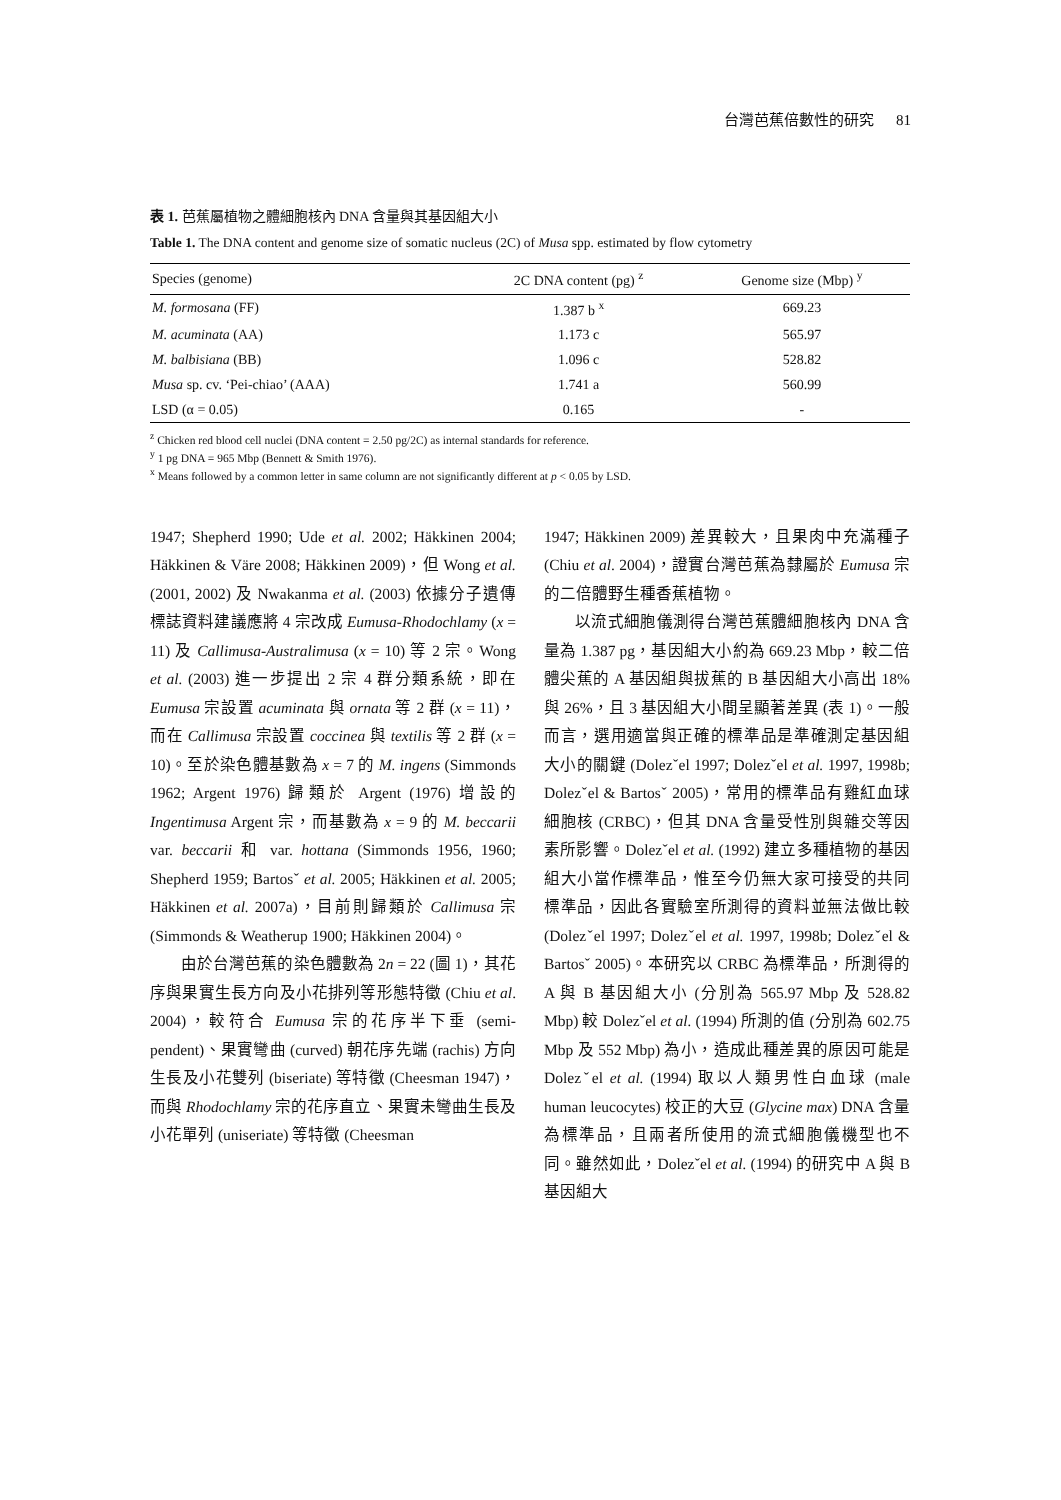台灣芭蕉倍數性的研究 81
表 1. 芭蕉屬植物之體細胞核內 DNA 含量與其基因組大小
Table 1. The DNA content and genome size of somatic nucleus (2C) of Musa spp. estimated by flow cytometry
| Species (genome) | 2C DNA content (pg) <sup>z</sup> | Genome size (Mbp) <sup>y</sup> |
| --- | --- | --- |
| M. formosana (FF) | 1.387 b <sup>x</sup> | 669.23 |
| M. acuminata (AA) | 1.173 c | 565.97 |
| M. balbisiana (BB) | 1.096 c | 528.82 |
| Musa sp. cv. ‘Pei-chiao’ (AAA) | 1.741 a | 560.99 |
| LSD (α = 0.05) | 0.165 | - |
<sup>z</sup> Chicken red blood cell nuclei (DNA content = 2.50 pg/2C) as internal standards for reference.
<sup>y</sup> 1 pg DNA = 965 Mbp (Bennett & Smith 1976).
<sup>x</sup> Means followed by a common letter in same column are not significantly different at p < 0.05 by LSD.
1947; Shepherd 1990; Ude et al. 2002; Häkkinen 2004; Häkkinen & Väre 2008; Häkkinen 2009)，但 Wong et al. (2001, 2002) 及 Nwakanma et al. (2003) 依據分子遺傳標誌資料建議應將 4 宗改成 Eumusa-Rhodochlamy (x = 11) 及 Callimusa-Australimusa (x = 10) 等 2 宗。Wong et al. (2003) 進一步提出 2 宗 4 群分類系統，即在 Eumusa 宗設置 acuminata 與 ornata 等 2 群 (x = 11)，而在 Callimusa 宗設置 coccinea 與 textilis 等 2 群 (x = 10)。至於染色體基數為 x = 7 的 M. ingens (Simmonds 1962; Argent 1976) 歸類於 Argent (1976) 增設的 Ingentimusa Argent 宗，而基數為 x = 9 的 M. beccarii var. beccarii 和 var. hottana (Simmonds 1956, 1960; Shepherd 1959; Bartosˇ et al. 2005; Häkkinen et al. 2005; Häkkinen et al. 2007a)，目前則歸類於 Callimusa 宗 (Simmonds & Weatherup 1900; Häkkinen 2004)。
由於台灣芭蕉的染色體數為 2n = 22 (圖 1)，其花序與果實生長方向及小花排列等形態特徵 (Chiu et al. 2004)，較符合 Eumusa 宗的花序半下垂 (semi-pendent)、果實彎曲 (curved) 朝花序先端 (rachis) 方向生長及小花雙列 (biseriate) 等特徵 (Cheesman 1947)，而與 Rhodochlamy 宗的花序直立、果實未彎曲生長及小花單列 (uniseriate) 等特徵 (Cheesman
1947; Häkkinen 2009) 差異較大，且果肉中充滿種子 (Chiu et al. 2004)，證實台灣芭蕉為隸屬於 Eumusa 宗的二倍體野生種香蕉植物。
以流式細胞儀測得台灣芭蕉體細胞核內 DNA 含量為 1.387 pg，基因組大小約為 669.23 Mbp，較二倍體尖蕉的 A 基因組與拔蕉的 B 基因組大小高出 18% 與 26%，且 3 基因組大小間呈顯著差異 (表 1)。一般而言，選用適當與正確的標準品是準確測定基因組大小的關鍵 (Dolezˇel 1997; Dolezˇel et al. 1997, 1998b; Dolezˇel & Bartosˇ 2005)，常用的標準品有雞紅血球細胞核 (CRBC)，但其 DNA 含量受性別與雜交等因素所影響。Dolezˇel et al. (1992) 建立多種植物的基因組大小當作標準品，惟至今仍無大家可接受的共同標準品，因此各實驗室所測得的資料並無法做比較 (Dolezˇel 1997; Dolezˇel et al. 1997, 1998b; Dolezˇel & Bartosˇ 2005)。本研究以 CRBC 為標準品，所測得的 A 與 B 基因組大小 (分別為 565.97 Mbp 及 528.82 Mbp) 較 Dolezˇel et al. (1994) 所測的值 (分別為 602.75 Mbp 及 552 Mbp) 為小，造成此種差異的原因可能是 Dolezˇel et al. (1994) 取以人類男性白血球 (male human leucocytes) 校正的大豆 (Glycine max) DNA 含量為標準品，且兩者所使用的流式細胞儀機型也不同。雖然如此，Dolezˇel et al. (1994) 的研究中 A 與 B 基因組大